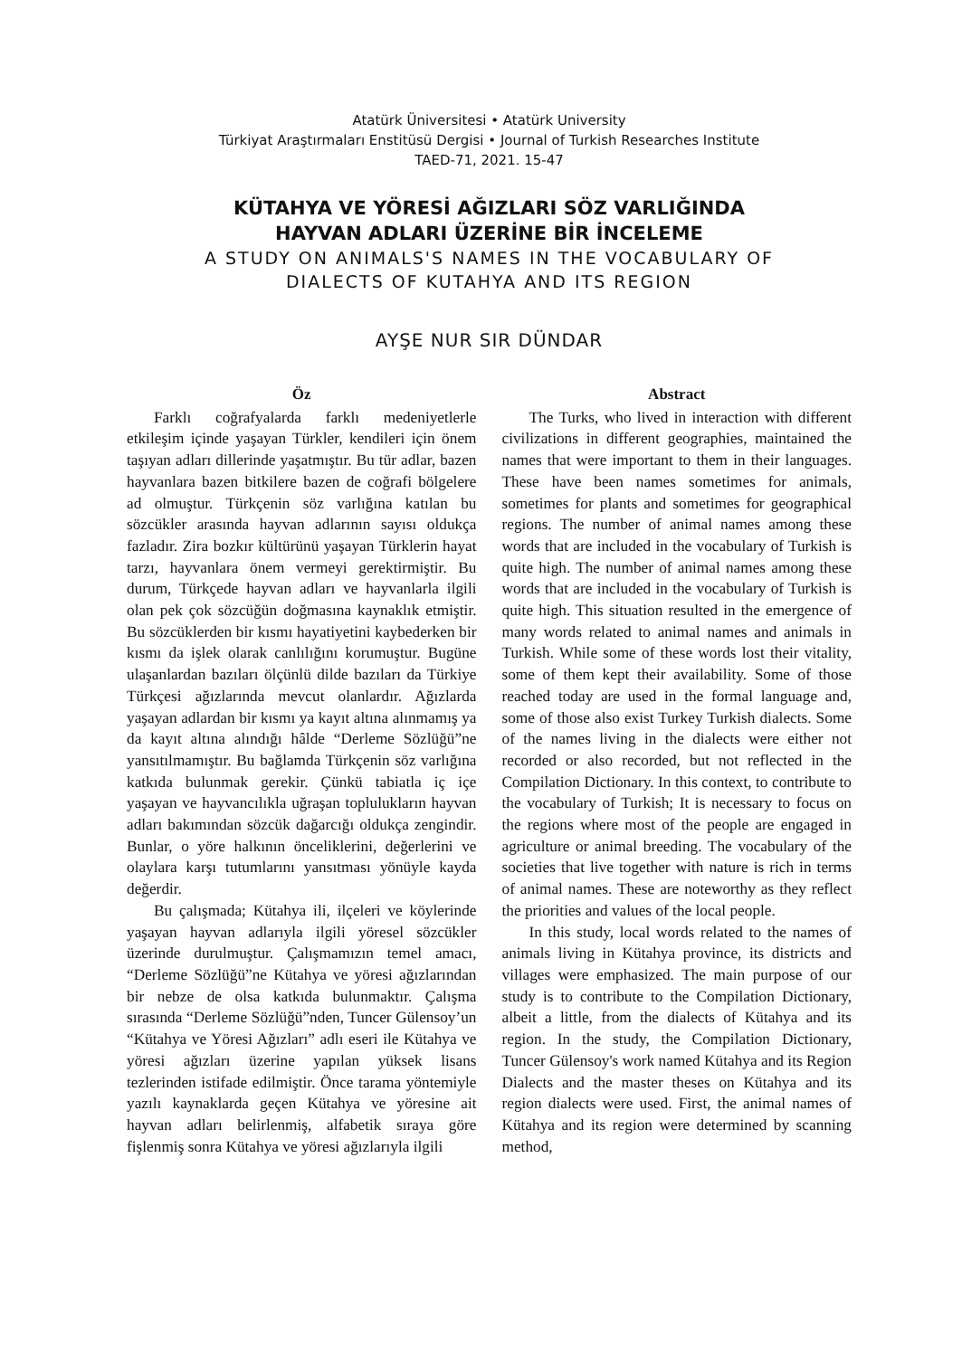Atatürk Üniversitesi • Atatürk University
Türkiyat Araştırmaları Enstitüsü Dergisi • Journal of Turkish Researches Institute
TAED-71, 2021. 15-47
KÜTAHYA VE YÖRESİ AĞIZLARI SÖZ VARLIĞINDA
HAYVAN ADLARI ÜZERİNE BİR İNCELEME
A STUDY ON ANIMALS'S NAMES IN THE VOCABULARY OF
DIALECTS OF KUTAHYA AND ITS REGION
AYŞE NUR SIR DÜNDAR
Öz
Farklı coğrafyalarda farklı medeniyetlerle etkileşim içinde yaşayan Türkler, kendileri için önem taşıyan adları dillerinde yaşatmıştır. Bu tür adlar, bazen hayvanlara bazen bitkilere bazen de coğrafi bölgelere ad olmuştur. Türkçenin söz varlığına katılan bu sözcükler arasında hayvan adlarının sayısı oldukça fazladır. Zira bozkır kültürünü yaşayan Türklerin hayat tarzı, hayvanlara önem vermeyi gerektirmiştir. Bu durum, Türkçede hayvan adları ve hayvanlarla ilgili olan pek çok sözcüğün doğmasına kaynaklık etmiştir. Bu sözcüklerden bir kısmı hayatiyetini kaybederken bir kısmı da işlek olarak canlılığını korumuştur. Bugüne ulaşanlardan bazıları ölçünlü dilde bazıları da Türkiye Türkçesi ağızlarında mevcut olanlardır. Ağızlarda yaşayan adlardan bir kısmı ya kayıt altına alınmamış ya da kayıt altına alındığı hâlde “Derleme Sözlüğü”ne yansıtılmamıştır. Bu bağlamda Türkçenin söz varlığına katkıda bulunmak gerekir. Çünkü tabiatla iç içe yaşayan ve hayvancılıkla uğraşan toplulukların hayvan adları bakımından sözcük dağarcığı oldukça zengindir. Bunlar, o yöre halkının önceliklerini, değerlerini ve olaylara karşı tutumlarını yansıtması yönüyle kayda değerdir.
Bu çalışmada; Kütahya ili, ilçeleri ve köylerinde yaşayan hayvan adlarıyla ilgili yöresel sözcükler üzerinde durulmuştur. Çalışmamızın temel amacı, “Derleme Sözlüğü”ne Kütahya ve yöresi ağızlarından bir nebze de olsa katkıda bulunmaktır. Çalışma sırasında “Derleme Sözlüğü”nden, Tuncer Gülensoy’un “Kütahya ve Yöresi Ağızları” adlı eseri ile Kütahya ve yöresi ağızları üzerine yapılan yüksek lisans tezlerinden istifade edilmiştir. Önce tarama yöntemiyle yazılı kaynaklarda geçen Kütahya ve yöresine ait hayvan adları belirlenmiş, alfabetik sıraya göre fişlenmiş sonra Kütahya ve yöresi ağızlarıyla ilgili
Abstract
The Turks, who lived in interaction with different civilizations in different geographies, maintained the names that were important to them in their languages. These have been names sometimes for animals, sometimes for plants and sometimes for geographical regions. The number of animal names among these words that are included in the vocabulary of Turkish is quite high. The number of animal names among these words that are included in the vocabulary of Turkish is quite high. This situation resulted in the emergence of many words related to animal names and animals in Turkish. While some of these words lost their vitality, some of them kept their availability. Some of those reached today are used in the formal language and, some of those also exist Turkey Turkish dialects. Some of the names living in the dialects were either not recorded or also recorded, but not reflected in the Compilation Dictionary. In this context, to contribute to the vocabulary of Turkish; It is necessary to focus on the regions where most of the people are engaged in agriculture or animal breeding. The vocabulary of the societies that live together with nature is rich in terms of animal names. These are noteworthy as they reflect the priorities and values of the local people.
In this study, local words related to the names of animals living in Kütahya province, its districts and villages were emphasized. The main purpose of our study is to contribute to the Compilation Dictionary, albeit a little, from the dialects of Kütahya and its region. In the study, the Compilation Dictionary, Tuncer Gülensoy's work named Kütahya and its Region Dialects and the master theses on Kütahya and its region dialects were used. First, the animal names of Kütahya and its region were determined by scanning method,